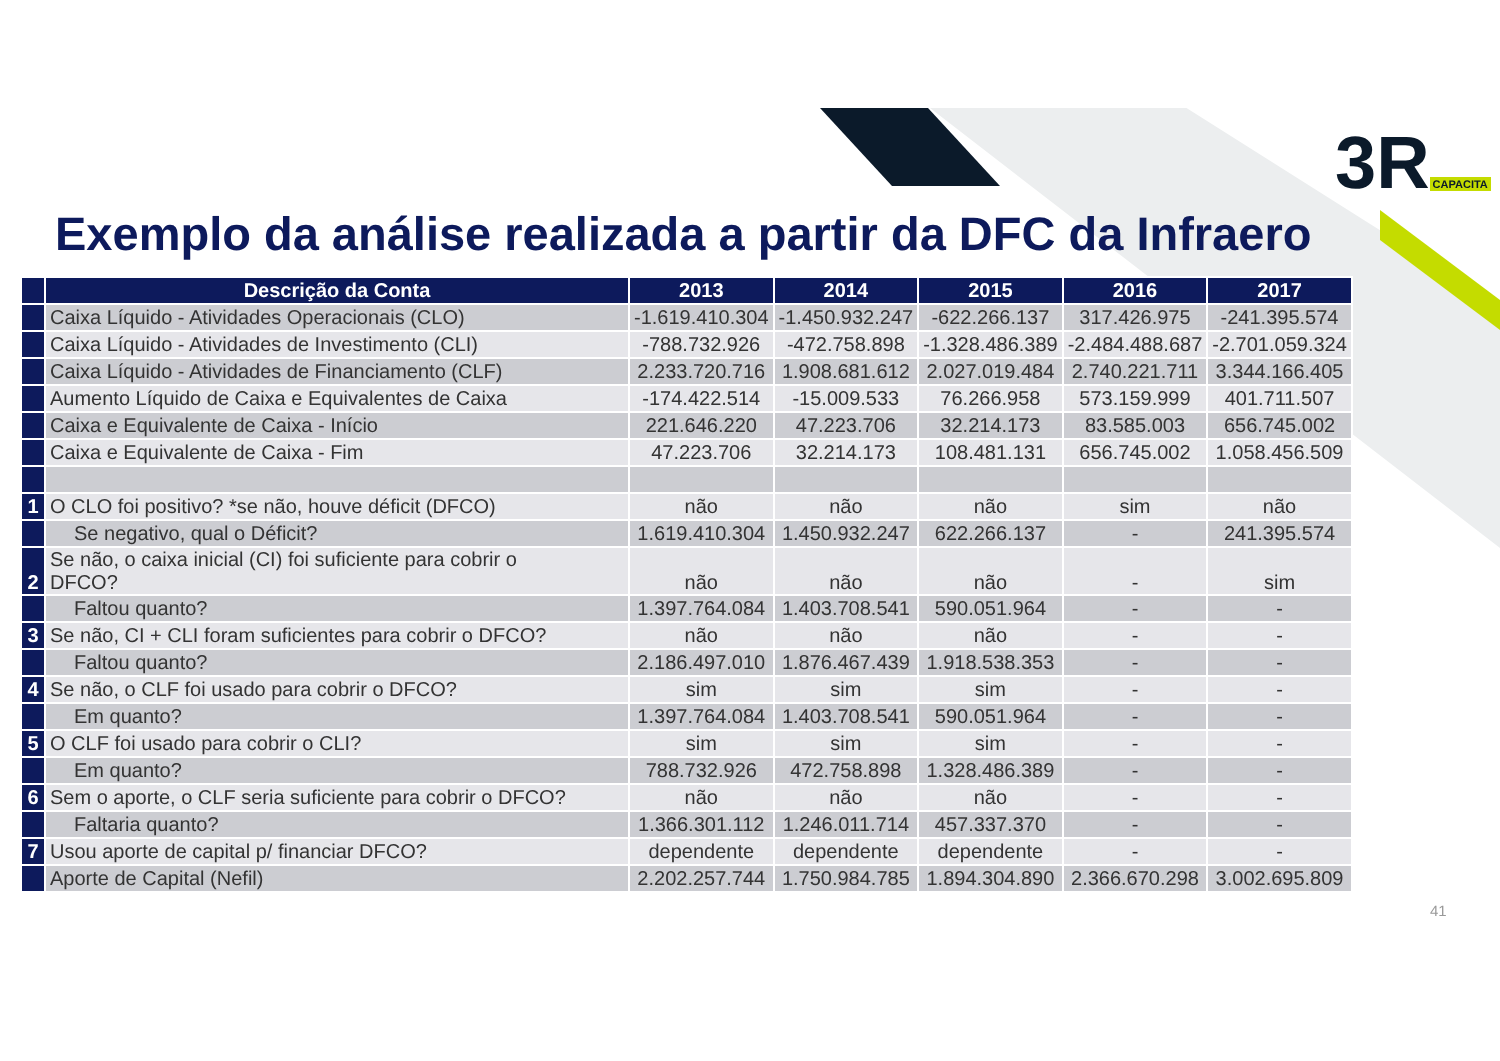3R CAPACITA
Exemplo da análise realizada a partir da DFC da Infraero
| | Descrição da Conta | 2013 | 2014 | 2015 | 2016 | 2017 |
| --- | --- | --- | --- | --- | --- | --- |
| | Caixa Líquido - Atividades Operacionais (CLO) | -1.619.410.304 | -1.450.932.247 | -622.266.137 | 317.426.975 | -241.395.574 |
| | Caixa Líquido - Atividades de Investimento (CLI) | -788.732.926 | -472.758.898 | -1.328.486.389 | -2.484.488.687 | -2.701.059.324 |
| | Caixa Líquido - Atividades de Financiamento (CLF) | 2.233.720.716 | 1.908.681.612 | 2.027.019.484 | 2.740.221.711 | 3.344.166.405 |
| | Aumento Líquido de Caixa e Equivalentes de Caixa | -174.422.514 | -15.009.533 | 76.266.958 | 573.159.999 | 401.711.507 |
| | Caixa e Equivalente de Caixa - Início | 221.646.220 | 47.223.706 | 32.214.173 | 83.585.003 | 656.745.002 |
| | Caixa e Equivalente de Caixa - Fim | 47.223.706 | 32.214.173 | 108.481.131 | 656.745.002 | 1.058.456.509 |
| 1 | O CLO foi positivo? *se não, houve déficit (DFCO) | não | não | não | sim | não |
| | Se negativo, qual o Déficit? | 1.619.410.304 | 1.450.932.247 | 622.266.137 | - | 241.395.574 |
| 2 | Se não, o caixa inicial (CI) foi suficiente para cobrir o DFCO? | não | não | não | - | sim |
| | Faltou quanto? | 1.397.764.084 | 1.403.708.541 | 590.051.964 | - | - |
| 3 | Se não, CI + CLI foram suficientes para cobrir o DFCO? | não | não | não | - | - |
| | Faltou quanto? | 2.186.497.010 | 1.876.467.439 | 1.918.538.353 | - | - |
| 4 | Se não, o CLF foi usado para cobrir o DFCO? | sim | sim | sim | - | - |
| | Em quanto? | 1.397.764.084 | 1.403.708.541 | 590.051.964 | - | - |
| 5 | O CLF foi usado para cobrir o CLI? | sim | sim | sim | - | - |
| | Em quanto? | 788.732.926 | 472.758.898 | 1.328.486.389 | - | - |
| 6 | Sem o aporte, o CLF seria suficiente para cobrir o DFCO? | não | não | não | - | - |
| | Faltaria quanto? | 1.366.301.112 | 1.246.011.714 | 457.337.370 | - | - |
| 7 | Usou aporte de capital p/ financiar DFCO? | dependente | dependente | dependente | - | - |
| | Aporte de Capital (Nefil) | 2.202.257.744 | 1.750.984.785 | 1.894.304.890 | 2.366.670.298 | 3.002.695.809 |
41